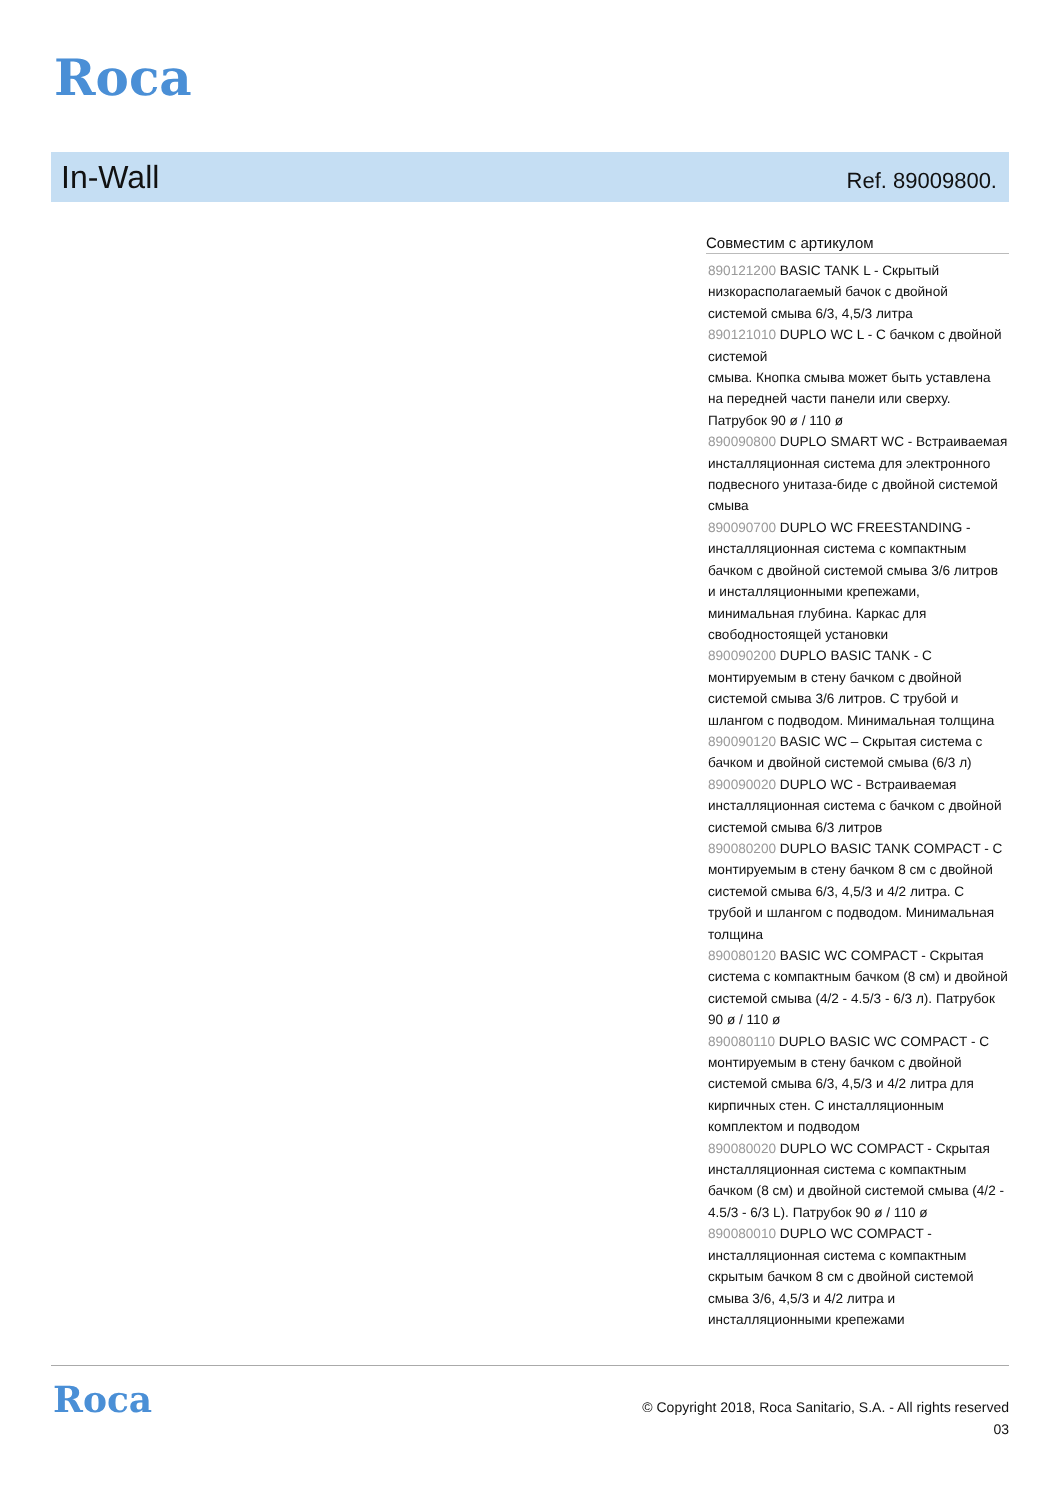Roca
In-Wall
Ref. 89009800.
Совместим с артикулом
890121200 BASIC TANK L - Скрытый низкорасполагаемый бачок с двойной системой смыва 6/3, 4,5/3 литра
890121010 DUPLO WC L - С бачком с двойной системой
смыва. Кнопка смыва может быть уставлена на передней части панели или сверху. Патрубок 90 ø / 110 ø
890090800 DUPLO SMART WC - Встраиваемая инсталляционная система для электронного подвесного унитаза-биде с двойной системой смыва
890090700 DUPLO WC FREESTANDING - инсталляционная система с компактным бачком с двойной системой смыва 3/6 литров и инсталляционными крепежами, минимальная глубина. Каркас для свободностоящей установки
890090200 DUPLO BASIC TANK - С монтируемым в стену бачком с двойной системой смыва 3/6 литров. С трубой и шлангом с подводом. Минимальная толщина
890090120 BASIC WC – Скрытая система с бачком и двойной системой смыва (6/3 л)
890090020 DUPLO WC - Встраиваемая инсталляционная система с бачком с двойной системой смыва 6/3 литров
890080200 DUPLO BASIC TANK COMPACT - С монтируемым в стену бачком 8 см с двойной системой смыва 6/3, 4,5/3 и 4/2 литра. С трубой и шлангом с подводом. Минимальная толщина
890080120 BASIC WC COMPACT - Скрытая система с компактным бачком (8 см) и двойной системой смыва (4/2 - 4.5/3 - 6/3 л). Патрубок 90 ø / 110 ø
890080110 DUPLO BASIC WC COMPACT - С монтируемым в стену бачком с двойной системой смыва 6/3, 4,5/3 и 4/2 литра для кирпичных стен. С инсталляционным комплектом и подводом
890080020 DUPLO WC COMPACT - Скрытая инсталляционная система с компактным бачком (8 см) и двойной системой смыва (4/2 - 4.5/3 - 6/3 L). Патрубок 90 ø / 110 ø
890080010 DUPLO WC COMPACT - инсталляционная система с компактным скрытым бачком 8 см с двойной системой смыва 3/6, 4,5/3 и 4/2 литра и инсталляционными крепежами
Roca
© Copyright 2018, Roca Sanitario, S.A. - All rights reserved
03